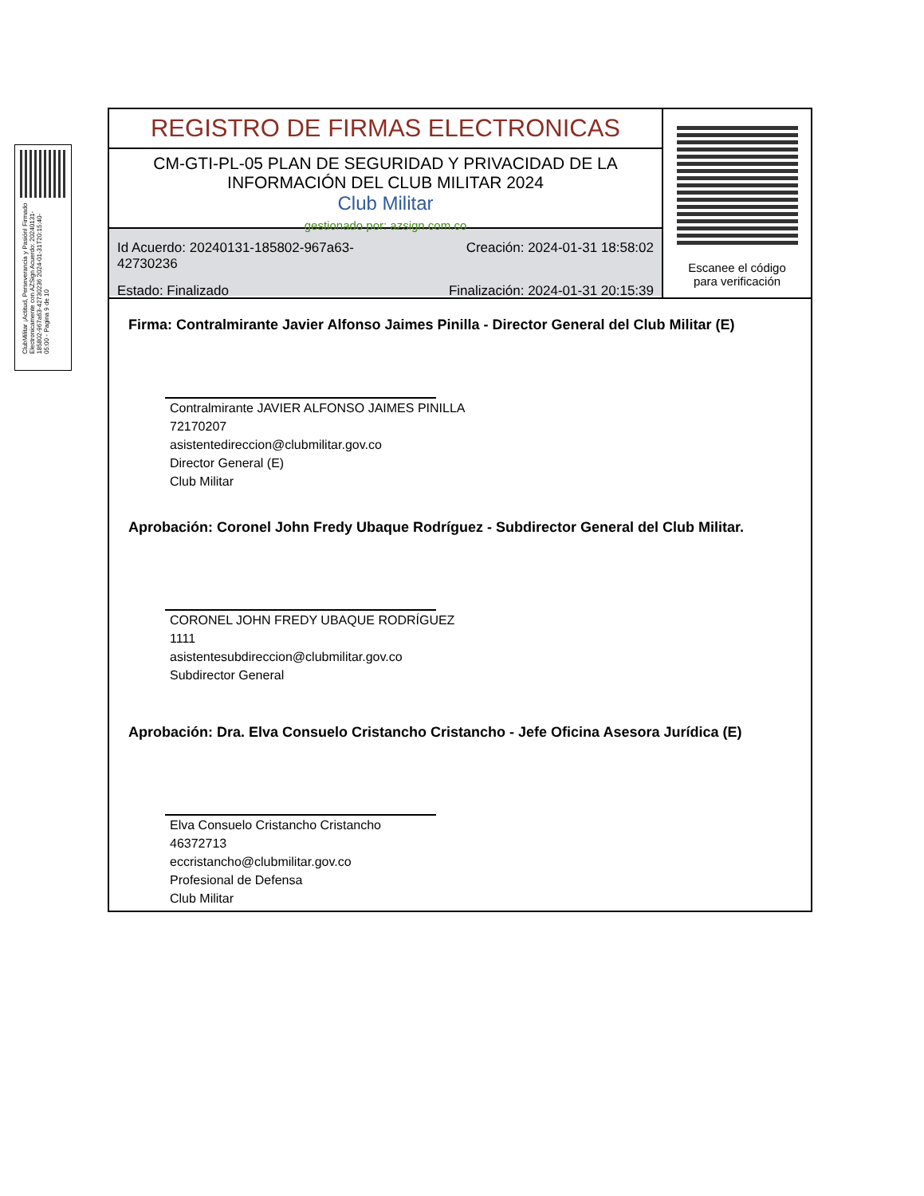ClubMilitar ¡Actitud, Perseverancia y Pasión! Firmado Electronicamente con AZSign Acuerdo: 20240131-185802-967a63-42730236 2024-01-31T20:15:40-05:00 - Pagina 9 de 10
REGISTRO DE FIRMAS ELECTRONICAS
CM-GTI-PL-05 PLAN DE SEGURIDAD Y PRIVACIDAD DE LA INFORMACIÓN DEL CLUB MILITAR 2024
Club Militar
gestionado por: azsign.com.co
Id Acuerdo: 20240131-185802-967a63-42730236
Creación: 2024-01-31 18:58:02
Estado: Finalizado
Finalización: 2024-01-31 20:15:39
Escanee el código
para verificación
Firma: Contralmirante Javier Alfonso Jaimes Pinilla - Director General del Club Militar (E)
Contralmirante JAVIER ALFONSO JAIMES PINILLA
72170207
asistentedireccion@clubmilitar.gov.co
Director General (E)
Club Militar
Aprobación: Coronel John Fredy Ubaque Rodríguez - Subdirector General del Club Militar.
CORONEL JOHN FREDY UBAQUE RODRÍGUEZ
1111
asistentesubdireccion@clubmilitar.gov.co
Subdirector General
Aprobación: Dra. Elva Consuelo Cristancho Cristancho - Jefe Oficina Asesora Jurídica (E)
Elva Consuelo Cristancho Cristancho
46372713
eccristancho@clubmilitar.gov.co
Profesional de Defensa
Club Militar